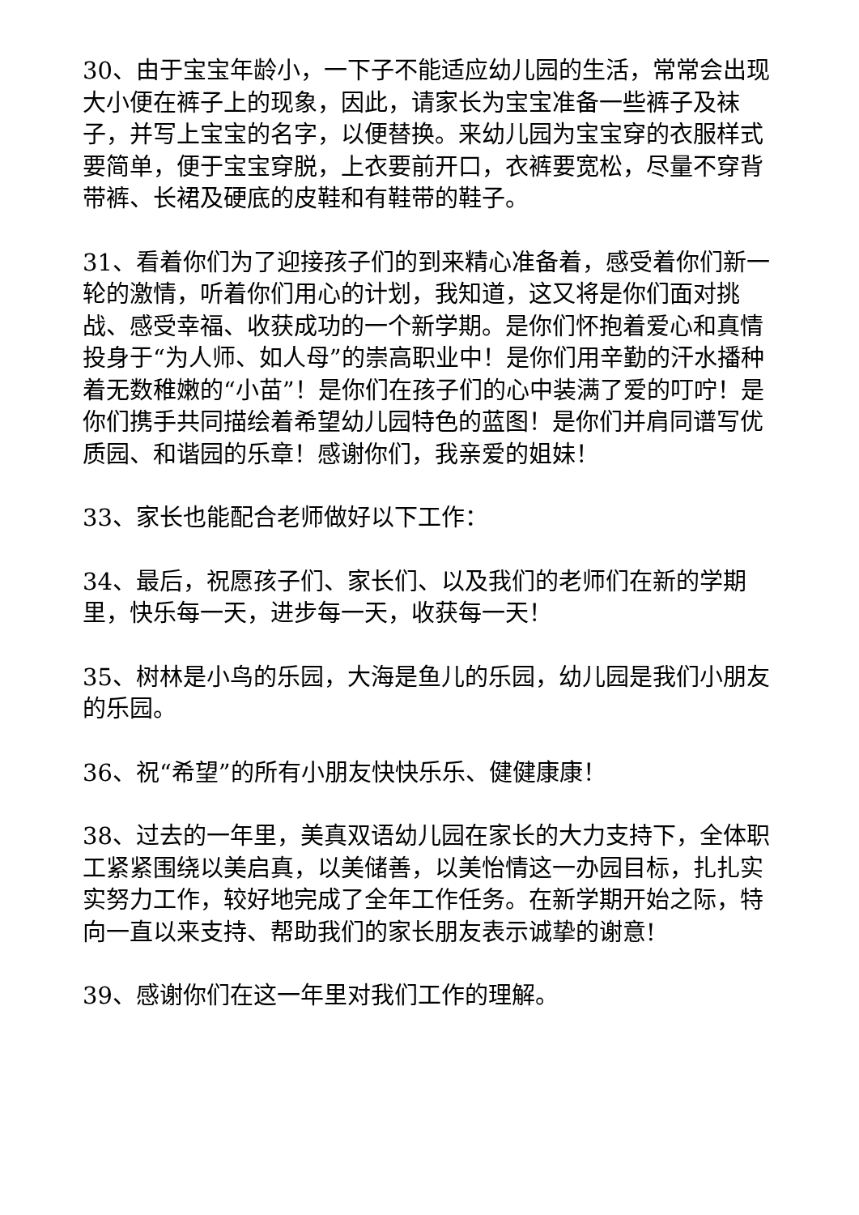30、由于宝宝年龄小，一下子不能适应幼儿园的生活，常常会出现大小便在裤子上的现象，因此，请家长为宝宝准备一些裤子及袜子，并写上宝宝的名字，以便替换。来幼儿园为宝宝穿的衣服样式要简单，便于宝宝穿脱，上衣要前开口，衣裤要宽松，尽量不穿背带裤、长裙及硬底的皮鞋和有鞋带的鞋子。
31、看着你们为了迎接孩子们的到来精心准备着，感受着你们新一轮的激情，听着你们用心的计划，我知道，这又将是你们面对挑战、感受幸福、收获成功的一个新学期。是你们怀抱着爱心和真情投身于“为人师、如人母”的崇高职业中！是你们用辛勤的汗水播种着无数稚嫩的“小苗”！是你们在孩子们的心中装满了爱的叮咛！是你们携手共同描绘着希望幼儿园特色的蓝图！是你们并肩同谱写优质园、和谐园的乐章！感谢你们，我亲爱的姐妹！
33、家长也能配合老师做好以下工作：
34、最后，祝愿孩子们、家长们、以及我们的老师们在新的学期里，快乐每一天，进步每一天，收获每一天！
35、树林是小鸟的乐园，大海是鱼儿的乐园，幼儿园是我们小朋友的乐园。
36、祝“希望”的所有小朋友快快乐乐、健健康康！
38、过去的一年里，美真双语幼儿园在家长的大力支持下，全体职工紧紧围绕以美启真，以美储善，以美怡情这一办园目标，扎扎实实努力工作，较好地完成了全年工作任务。在新学期开始之际，特向一直以来支持、帮助我们的家长朋友表示诚挚的谢意!
39、感谢你们在这一年里对我们工作的理解。